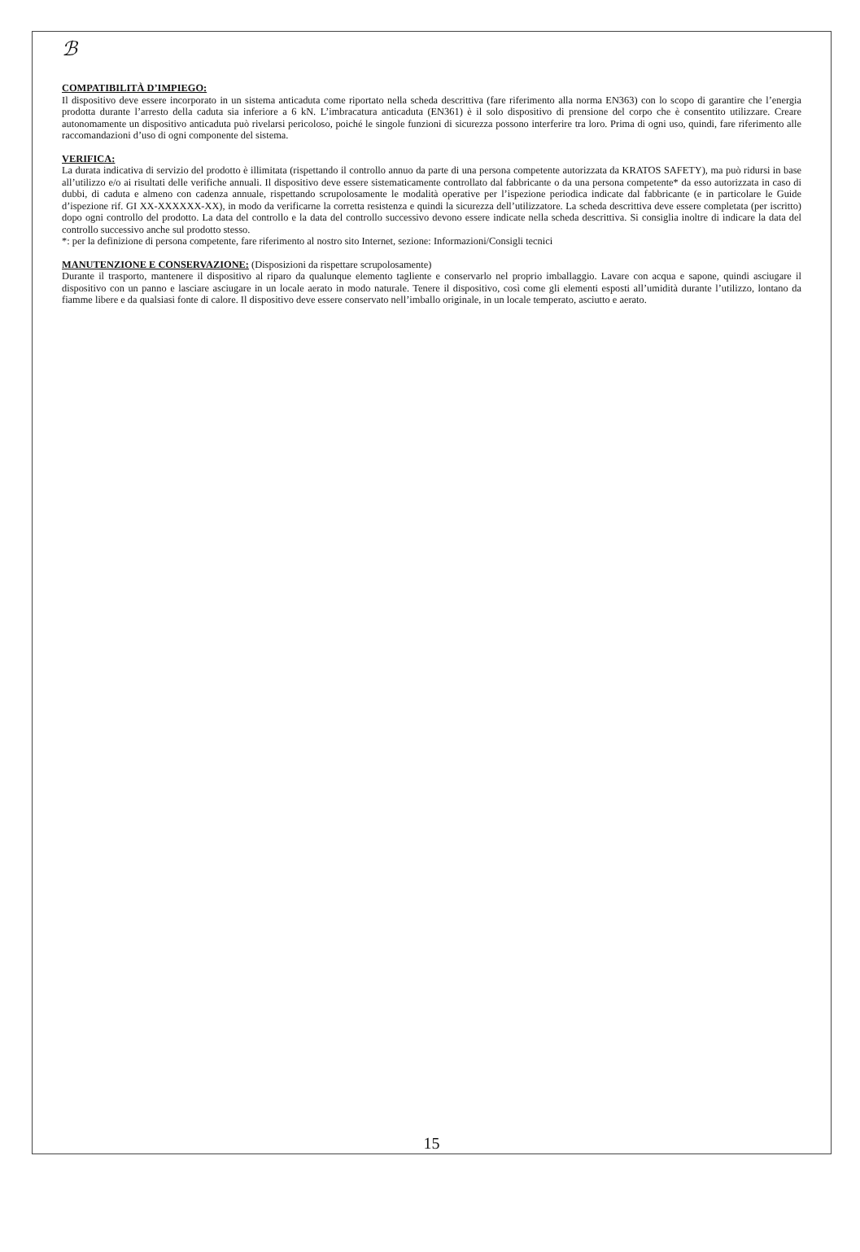ℬ
COMPATIBILITÀ D’IMPIEGO:
Il dispositivo deve essere incorporato in un sistema anticaduta come riportato nella scheda descrittiva (fare riferimento alla norma EN363) con lo scopo di garantire che l’energia prodotta durante l’arresto della caduta sia inferiore a 6 kN. L’imbracatura anticaduta (EN361) è il solo dispositivo di prensione del corpo che è consentito utilizzare. Creare autonomamente un dispositivo anticaduta può rivelarsi pericoloso, poiché le singole funzioni di sicurezza possono interferire tra loro. Prima di ogni uso, quindi, fare riferimento alle raccomandazioni d’uso di ogni componente del sistema.
VERIFICA:
La durata indicativa di servizio del prodotto è illimitata (rispettando il controllo annuo da parte di una persona competente autorizzata da KRATOS SAFETY), ma può ridursi in base all’utilizzo e/o ai risultati delle verifiche annuali. Il dispositivo deve essere sistematicamente controllato dal fabbricante o da una persona competente* da esso autorizzata in caso di dubbi, di caduta e almeno con cadenza annuale, rispettando scrupolosamente le modalità operative per l’ispezione periodica indicate dal fabbricante (e in particolare le Guide d’ispezione rif. GI XX-XXXXXX-XX), in modo da verificarne la corretta resistenza e quindi la sicurezza dell’utilizzatore. La scheda descrittiva deve essere completata (per iscritto) dopo ogni controllo del prodotto. La data del controllo e la data del controllo successivo devono essere indicate nella scheda descrittiva. Si consiglia inoltre di indicare la data del controllo successivo anche sul prodotto stesso.
*: per la definizione di persona competente, fare riferimento al nostro sito Internet, sezione: Informazioni/Consigli tecnici
MANUTENZIONE E CONSERVAZIONE: (Disposizioni da rispettare scrupolosamente)
Durante il trasporto, mantenere il dispositivo al riparo da qualunque elemento tagliente e conservarlo nel proprio imballaggio. Lavare con acqua e sapone, quindi asciugare il dispositivo con un panno e lasciare asciugare in un locale aerato in modo naturale. Tenere il dispositivo, così come gli elementi esposti all’umidità durante l’utilizzo, lontano da fiamme libere e da qualsiasi fonte di calore. Il dispositivo deve essere conservato nell’imballo originale, in un locale temperato, asciutto e aerato.
15